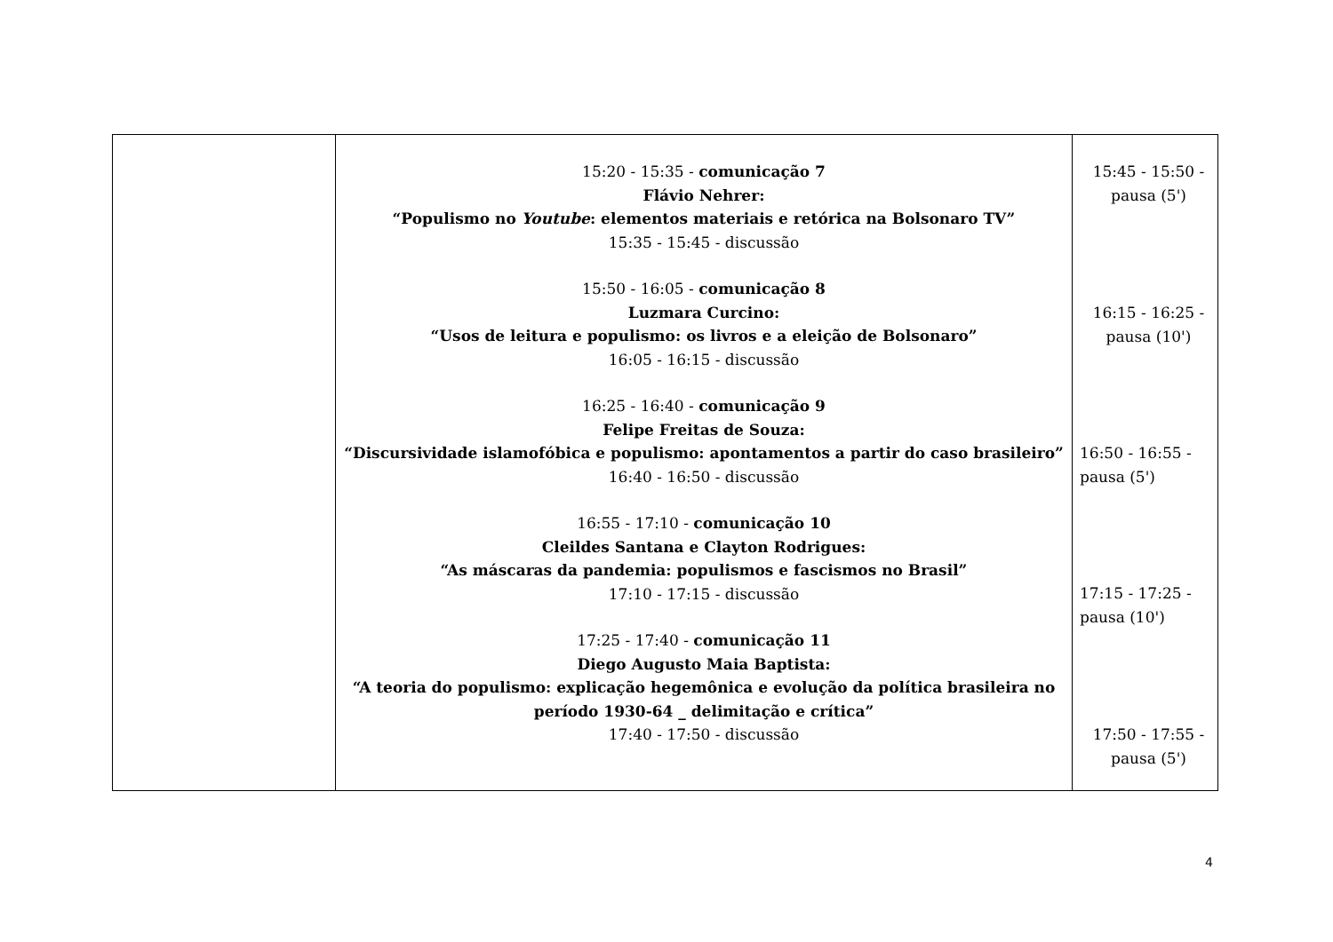| | 15:20 - 15:35 - comunicação 7 Flávio Nehrer: “Populismo no Youtube : elementos materiais e retórica na Bolsonaro TV” 15:35 - 15:45 - discussão 15:50 - 16:05 - comunicação 8 Luzmara Curcino: “Usos de leitura e populismo: os livros e a eleição de Bolsonaro” 16:05 - 16:15 - discussão 16:25 - 16:40 - comunicação 9 Felipe Freitas de Souza: “Discursividade islamofóbica e populismo: apontamentos a partir do caso brasileiro” 16:40 - 16:50 - discussão 16:55 - 17:10 - comunicação 10 Cleildes Santana e Clayton Rodrigues: “As máscaras da pandemia: populismos e fascismos no Brasil” 17:10 - 17:15 - discussão 17:25 - 17:40 - comunicação 11 Diego Augusto Maia Baptista: “A teoria do populismo: explicação hegemônica e evolução da política brasileira no período 1930-64 _ delimitação e crítica” 17:40 - 17:50 - discussão | 15:45 - 15:50 - pausa (5') 16:15 - 16:25 - pausa (10') 16:50 - 16:55 - pausa (5') 17:15 - 17:25 - pausa (10') 17:50 - 17:55 - pausa (5') |
4